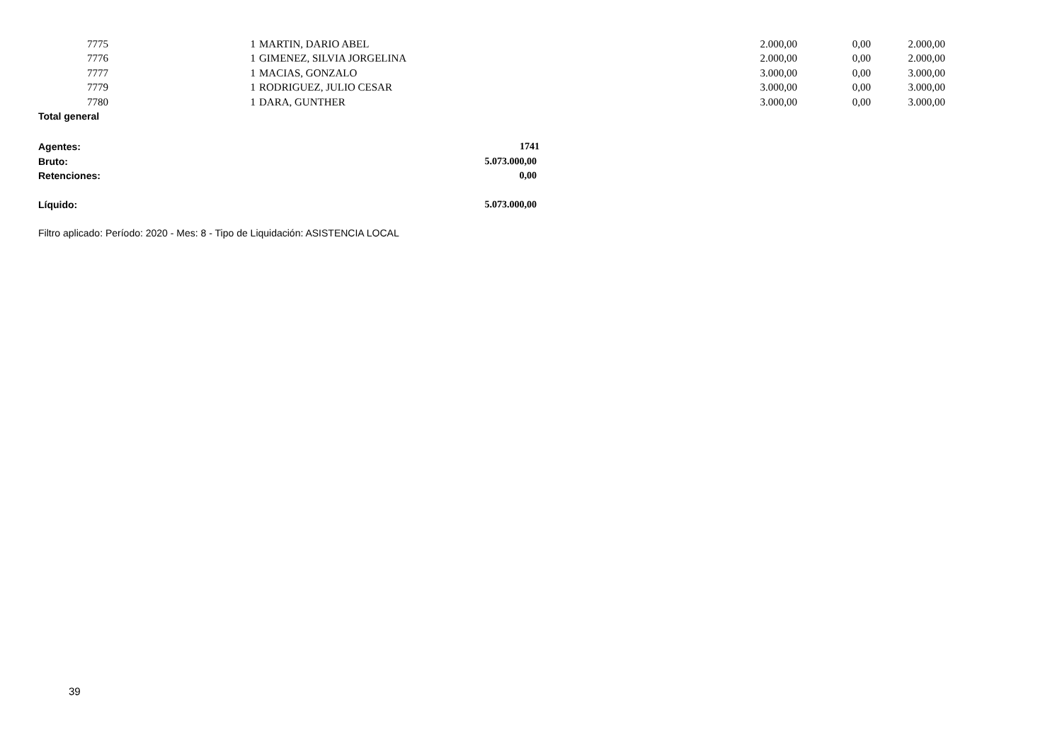| 7775 | 1 | MARTIN, DARIO ABEL | 2.000,00 | 0,00 | 2.000,00 |
| 7776 | 1 | GIMENEZ, SILVIA JORGELINA | 2.000,00 | 0,00 | 2.000,00 |
| 7777 | 1 | MACIAS, GONZALO | 3.000,00 | 0,00 | 3.000,00 |
| 7779 | 1 | RODRIGUEZ, JULIO CESAR | 3.000,00 | 0,00 | 3.000,00 |
| 7780 | 1 | DARA, GUNTHER | 3.000,00 | 0,00 | 3.000,00 |
Total general
| Agentes: | 1741 |
| Bruto: | 5.073.000,00 |
| Retenciones: | 0,00 |
| Líquido: | 5.073.000,00 |
Filtro aplicado: Período: 2020 - Mes: 8 - Tipo de Liquidación: ASISTENCIA LOCAL
39